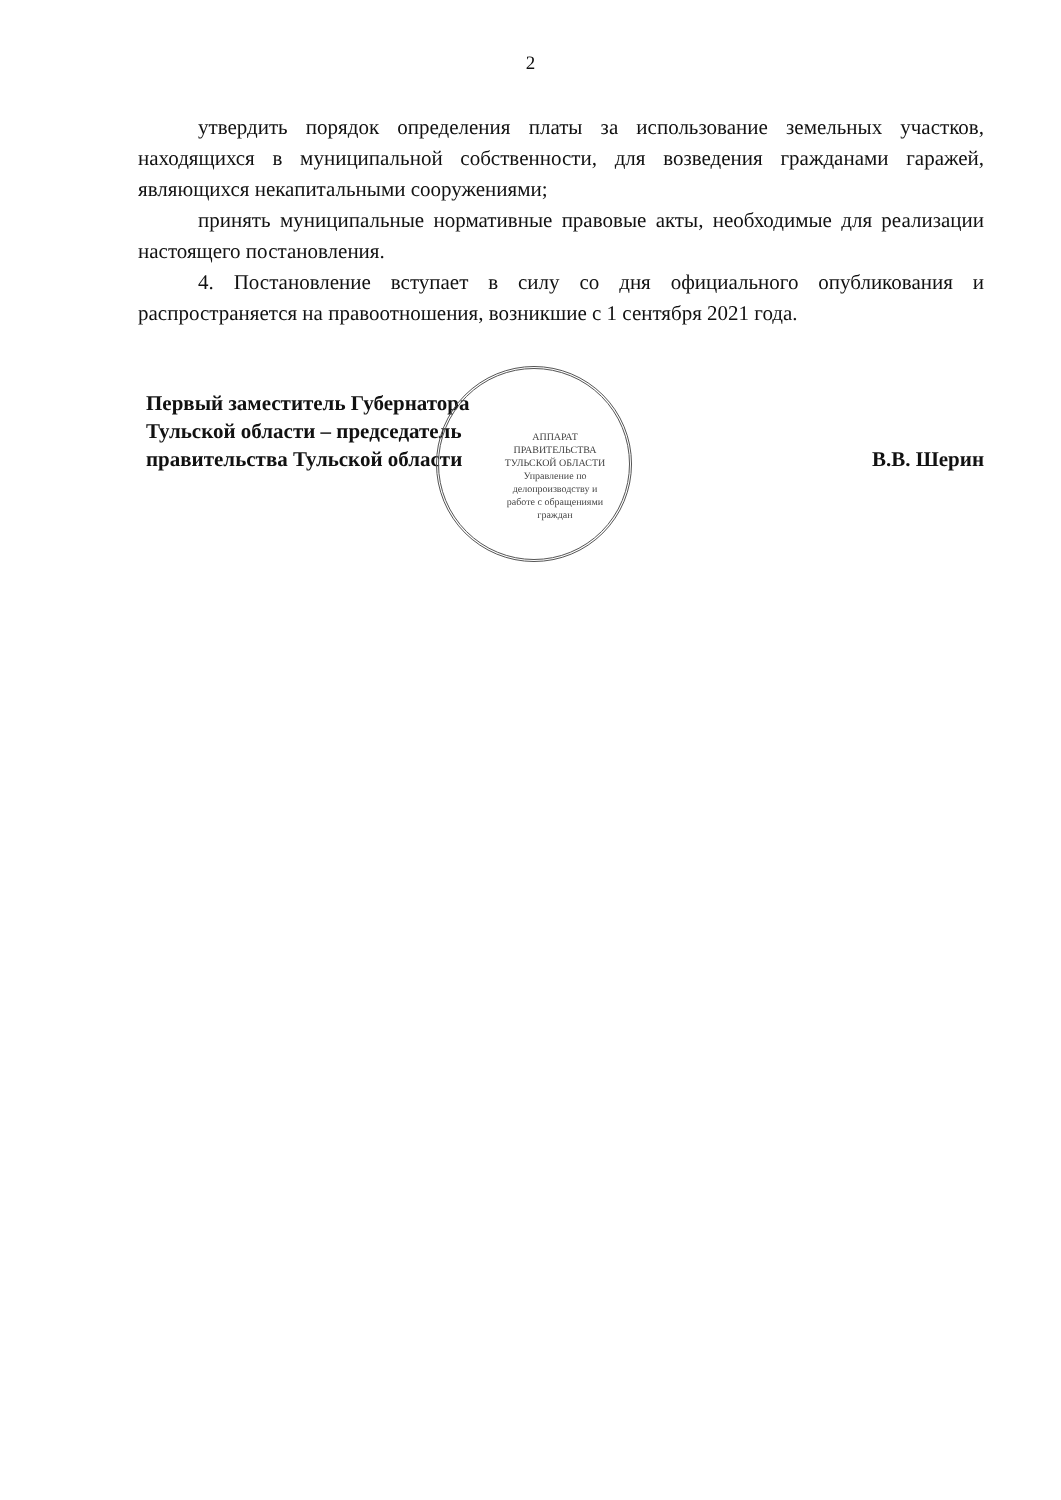2
утвердить порядок определения платы за использование земельных участков, находящихся в муниципальной собственности, для возведения гражданами гаражей, являющихся некапитальными сооружениями;
принять муниципальные нормативные правовые акты, необходимые для реализации настоящего постановления.
4. Постановление вступает в силу со дня официального опубликования и распространяется на правоотношения, возникшие с 1 сентября 2021 года.
Первый заместитель Губернатора
Тульской области – председатель
правительства Тульской области
В.В. Шерин
АППАРАТ ПРАВИТЕЛЬСТВА ТУЛЬСКОЙ ОБЛАСТИ
Управление по делопроизводству и работе с обращениями граждан